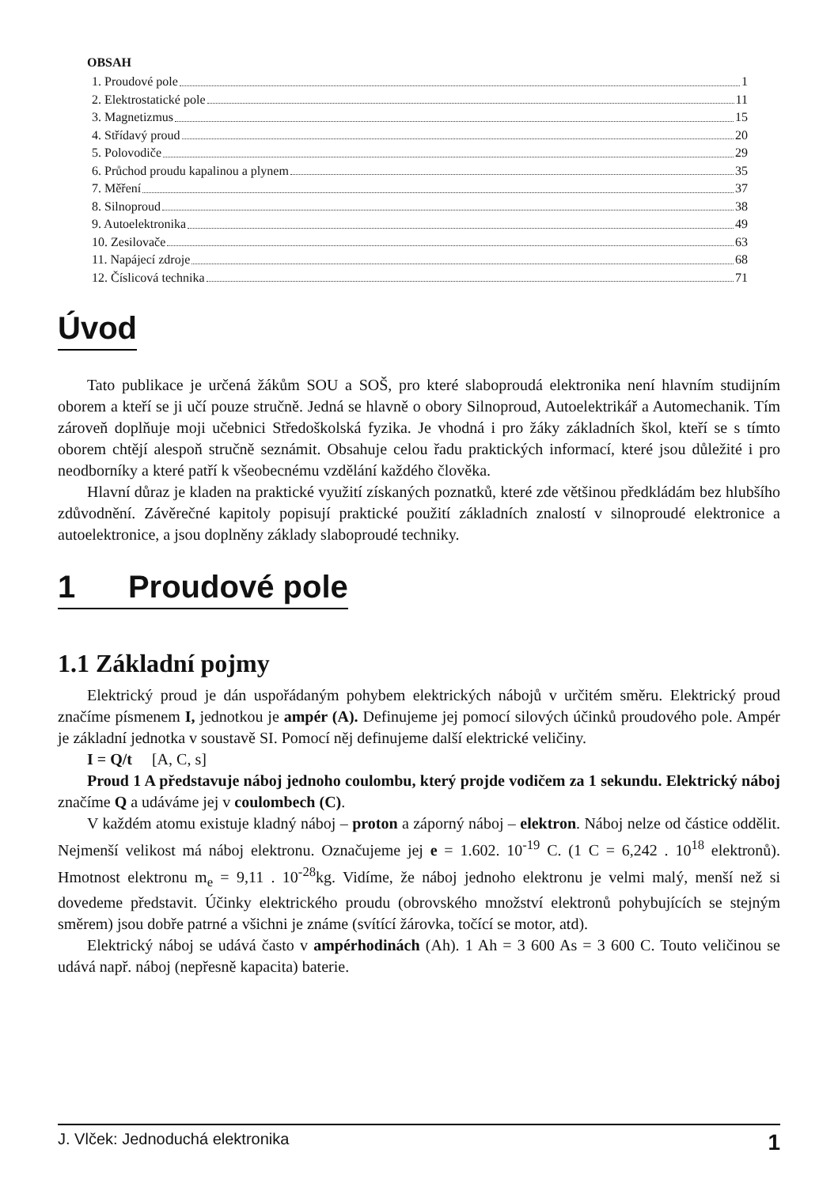OBSAH
1. Proudové pole 1
2. Elektrostatické pole 11
3. Magnetizmus 15
4. Střídavý proud 20
5. Polovodiče 29
6. Průchod proudu kapalinou a plynem 35
7. Měření 37
8. Silnoproud 38
9. Autoelektronika 49
10. Zesilovače 63
11. Napájecí zdroje 68
12. Číslicová technika 71
Úvod
Tato publikace je určená žákům SOU a SOŠ, pro které slaboproudá elektronika není hlavním studijním oborem a kteří se ji učí pouze stručně. Jedná se hlavně o obory Silnoproud, Autoelektrikář a Automechanik. Tím zároveň doplňuje moji učebnici Středoškolská fyzika. Je vhodná i pro žáky základních škol, kteří se s tímto oborem chtějí alespoň stručně seznámit. Obsahuje celou řadu praktických informací, které jsou důležité i pro neodborníky a které patří k všeobecnému vzdělání každého člověka.
Hlavní důraz je kladen na praktické využití získaných poznatků, které zde většinou předkládám bez hlubšího zdůvodnění. Závěrečné kapitoly popisují praktické použití základních znalostí v silnoproudé elektronice a autoelektronice, a jsou doplněny základy slaboproudé techniky.
1 Proudové pole
1.1 Základní pojmy
Elektrický proud je dán uspořádaným pohybem elektrických nábojů v určitém směru. Elektrický proud značíme písmenem I, jednotkou je ampér (A). Definujeme jej pomocí silových účinků proudového pole. Ampér je základní jednotka v soustavě SI. Pomocí něj definujeme další elektrické veličiny.
I = Q/t [A, C, s]
Proud 1 A představuje náboj jednoho coulombu, který projde vodičem za 1 sekundu. Elektrický náboj značíme Q a udáváme jej v coulombech (C).
V každém atomu existuje kladný náboj – proton a záporný náboj – elektron. Náboj nelze od částice oddělit. Nejmenší velikost má náboj elektronu. Označujeme jej e = 1.602. 10<sup>-19</sup> C. (1 C = 6,242 . 10<sup>18</sup> elektronů). Hmotnost elektronu m<sub>e</sub> = 9,11 . 10<sup>-28</sup>kg. Vidíme, že náboj jednoho elektronu je velmi malý, menší než si dovedeme představit. Účinky elektrického proudu (obrovského množství elektronů pohybujících se stejným směrem) jsou dobře patrné a všichni je známe (svítící žárovka, točící se motor, atd).
Elektrický náboj se udává často v ampérhodinách (Ah). 1 Ah = 3 600 As = 3 600 C. Touto veličinou se udává např. náboj (nepřesně kapacita) baterie.
J. Vlček: Jednoduchá elektronika 1